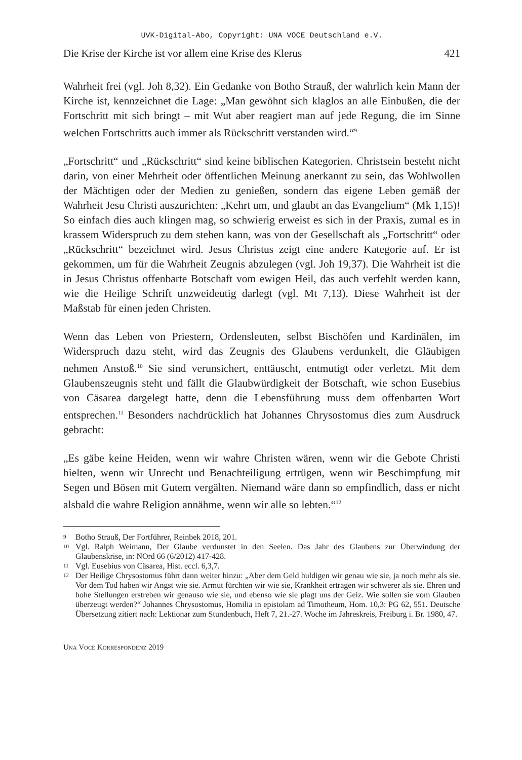UVK-Digital-Abo, Copyright: UNA VOCE Deutschland e.V.
Die Krise der Kirche ist vor allem eine Krise des Klerus 421
Wahrheit frei (vgl. Joh 8,32). Ein Gedanke von Botho Strauß, der wahrlich kein Mann der Kirche ist, kennzeichnet die Lage: „Man gewöhnt sich klaglos an alle Einbußen, die der Fortschritt mit sich bringt – mit Wut aber reagiert man auf jede Regung, die im Sinne welchen Fortschritts auch immer als Rückschritt verstanden wird.“<sup>9</sup>
„Fortschritt“ und „Rückschritt“ sind keine biblischen Kategorien. Christsein besteht nicht darin, von einer Mehrheit oder öffentlichen Meinung anerkannt zu sein, das Wohlwollen der Mächtigen oder der Medien zu genießen, sondern das eigene Leben gemäß der Wahrheit Jesu Christi auszurichten: „Kehrt um, und glaubt an das Evangelium“ (Mk 1,15)! So einfach dies auch klingen mag, so schwierig erweist es sich in der Praxis, zumal es in krassem Widerspruch zu dem stehen kann, was von der Gesellschaft als „Fortschritt“ oder „Rückschritt“ bezeichnet wird. Jesus Christus zeigt eine andere Kategorie auf. Er ist gekommen, um für die Wahrheit Zeugnis abzulegen (vgl. Joh 19,37). Die Wahrheit ist die in Jesus Christus offenbarte Botschaft vom ewigen Heil, das auch verfehlt werden kann, wie die Heilige Schrift unzweideutig darlegt (vgl. Mt 7,13). Diese Wahrheit ist der Maßstab für einen jeden Christen.
Wenn das Leben von Priestern, Ordensleuten, selbst Bischöfen und Kardinälen, im Widerspruch dazu steht, wird das Zeugnis des Glaubens verdunkelt, die Gläubigen nehmen Anstoß.<sup>10</sup> Sie sind verunsichert, enttäuscht, entmutigt oder verletzt. Mit dem Glaubenszeugnis steht und fällt die Glaubwürdigkeit der Botschaft, wie schon Eusebius von Cäsarea dargelegt hatte, denn die Lebensführung muss dem offenbarten Wort entsprechen.<sup>11</sup> Besonders nachdrücklich hat Johannes Chrysostomus dies zum Ausdruck gebracht:
„Es gäbe keine Heiden, wenn wir wahre Christen wären, wenn wir die Gebote Christi hielten, wenn wir Unrecht und Benachteiligung ertrügen, wenn wir Beschimpfung mit Segen und Bösen mit Gutem vergälten. Niemand wäre dann so empfindlich, dass er nicht alsbald die wahre Religion annähme, wenn wir alle so lebten.“<sup>12</sup>
9 Botho Strauß, Der Fortführer, Reinbek 2018, 201.
10 Vgl. Ralph Weimann, Der Glaube verdunstet in den Seelen. Das Jahr des Glaubens zur Überwindung der Glaubenskrise, in: NOrd 66 (6/2012) 417-428.
11 Vgl. Eusebius von Cäsarea, Hist. eccl. 6,3,7.
12 Der Heilige Chrysostomus führt dann weiter hinzu: „Aber dem Geld huldigen wir genau wie sie, ja noch mehr als sie. Vor dem Tod haben wir Angst wie sie. Armut fürchten wir wie sie, Krankheit ertragen wir schwerer als sie. Ehren und hohe Stellungen erstreben wir genauso wie sie, und ebenso wie sie plagt uns der Geiz. Wie sollen sie vom Glauben überzeugt werden?“ Johannes Chrysostomus, Homilia in epistolam ad Timotheum, Hom. 10,3: PG 62, 551. Deutsche Übersetzung zitiert nach: Lektionar zum Stundenbuch, Heft 7, 21.-27. Woche im Jahreskreis, Freiburg i. Br. 1980, 47.
UNA VOCE KORRESPONDENZ 2019